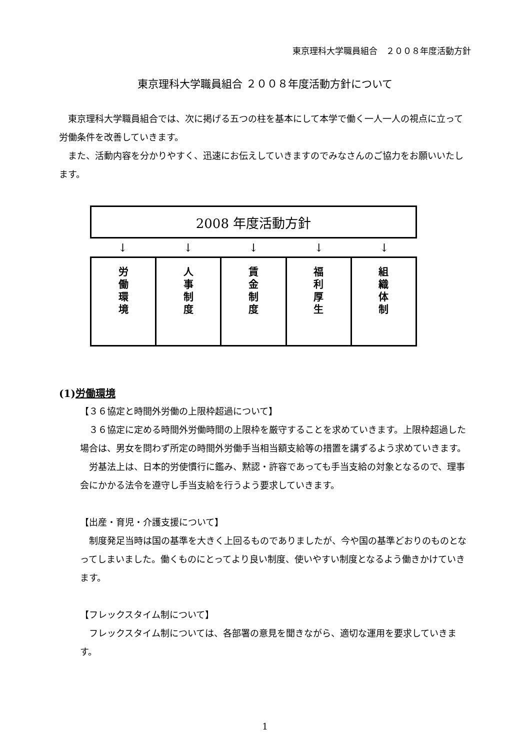東京理科大学職員組合　２００８年度活動方針
東京理科大学職員組合 ２００８年度活動方針について
　東京理科大学職員組合では、次に掲げる五つの柱を基本にして本学で働く一人一人の視点に立って労働条件を改善していきます。
　また、活動内容を分かりやすく、迅速にお伝えしていきますのでみなさんのご協力をお願いいたします。
2008 年度活動方針
↓ ↓ ↓ ↓ ↓
労
働
環
境
人
事
制
度
賃
金
制
度
福
利
厚
生
組
織
体
制
(1)労働環境
【３６協定と時間外労働の上限枠超過について】
　３６協定に定める時間外労働時間の上限枠を厳守することを求めていきます。上限枠超過した場合は、男女を問わず所定の時間外労働手当相当額支給等の措置を講ずるよう求めていきます。
　労基法上は、日本的労使慣行に鑑み、黙認・許容であっても手当支給の対象となるので、理事会にかかる法令を遵守し手当支給を行うよう要求していきます。
【出産・育児・介護支援について】
　制度発足当時は国の基準を大きく上回るものでありましたが、今や国の基準どおりのものとなってしまいました。働くものにとってより良い制度、使いやすい制度となるよう働きかけていきます。
【フレックスタイム制について】
　フレックスタイム制については、各部署の意見を聞きながら、適切な運用を要求していきます。
1